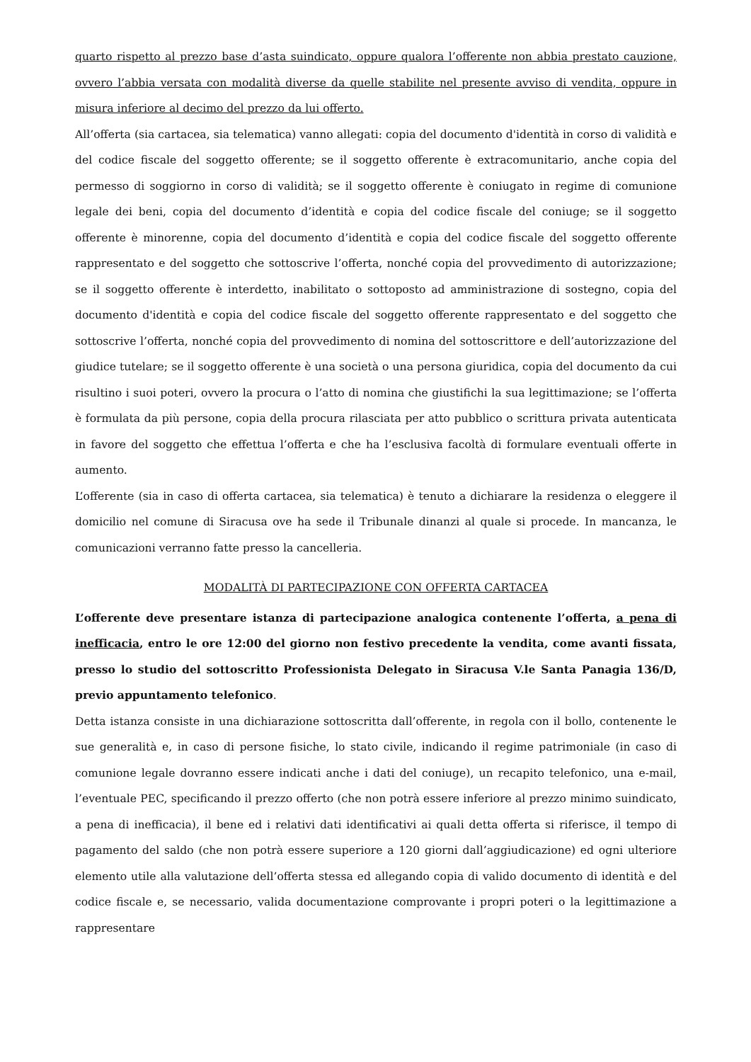quarto rispetto al prezzo base d’asta suindicato, oppure qualora l’offerente non abbia prestato cauzione, ovvero l’abbia versata con modalità diverse da quelle stabilite nel presente avviso di vendita, oppure in misura inferiore al decimo del prezzo da lui offerto.
All’offerta (sia cartacea, sia telematica) vanno allegati: copia del documento d'identità in corso di validità e del codice fiscale del soggetto offerente; se il soggetto offerente è extracomunitario, anche copia del permesso di soggiorno in corso di validità; se il soggetto offerente è coniugato in regime di comunione legale dei beni, copia del documento d’identità e copia del codice fiscale del coniuge; se il soggetto offerente è minorenne, copia del documento d’identità e copia del codice fiscale del soggetto offerente rappresentato e del soggetto che sottoscrive l’offerta, nonché copia del provvedimento di autorizzazione; se il soggetto offerente è interdetto, inabilitato o sottoposto ad amministrazione di sostegno, copia del documento d'identità e copia del codice fiscale del soggetto offerente rappresentato e del soggetto che sottoscrive l’offerta, nonché copia del provvedimento di nomina del sottoscrittore e dell’autorizzazione del giudice tutelare; se il soggetto offerente è una società o una persona giuridica, copia del documento da cui risultino i suoi poteri, ovvero la procura o l’atto di nomina che giustifichi la sua legittimazione; se l’offerta è formulata da più persone, copia della procura rilasciata per atto pubblico o scrittura privata autenticata in favore del soggetto che effettua l’offerta e che ha l’esclusiva facoltà di formulare eventuali offerte in aumento.
L’offerente (sia in caso di offerta cartacea, sia telematica) è tenuto a dichiarare la residenza o eleggere il domicilio nel comune di Siracusa ove ha sede il Tribunale dinanzi al quale si procede. In mancanza, le comunicazioni verranno fatte presso la cancelleria.
MODALITÀ DI PARTECIPAZIONE CON OFFERTA CARTACEA
L’offerente deve presentare istanza di partecipazione analogica contenente l’offerta, a pena di inefficacia, entro le ore 12:00 del giorno non festivo precedente la vendita, come avanti fissata, presso lo studio del sottoscritto Professionista Delegato in Siracusa V.le Santa Panagia 136/D, previo appuntamento telefonico.
Detta istanza consiste in una dichiarazione sottoscritta dall’offerente, in regola con il bollo, contenente le sue generalità e, in caso di persone fisiche, lo stato civile, indicando il regime patrimoniale (in caso di comunione legale dovranno essere indicati anche i dati del coniuge), un recapito telefonico, una e-mail, l’eventuale PEC, specificando il prezzo offerto (che non potrà essere inferiore al prezzo minimo suindicato, a pena di inefficacia), il bene ed i relativi dati identificativi ai quali detta offerta si riferisce, il tempo di pagamento del saldo (che non potrà essere superiore a 120 giorni dall’aggiudicazione) ed ogni ulteriore elemento utile alla valutazione dell’offerta stessa ed allegando copia di valido documento di identità e del codice fiscale e, se necessario, valida documentazione comprovante i propri poteri o la legittimazione a rappresentare